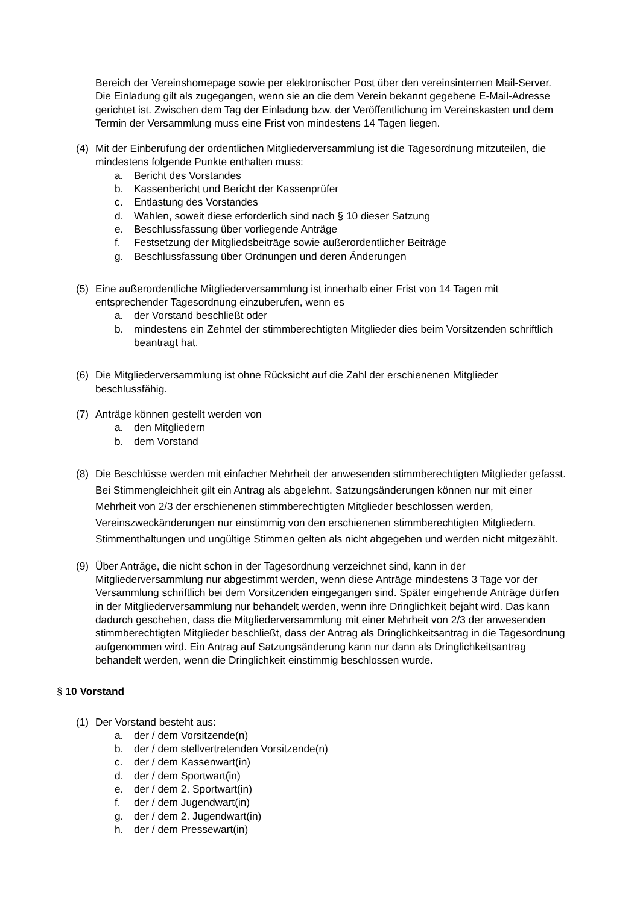Bereich der Vereinshomepage sowie per elektronischer Post über den vereinsinternen Mail-Server. Die Einladung gilt als zugegangen, wenn sie an die dem Verein bekannt gegebene E-Mail-Adresse gerichtet ist. Zwischen dem Tag der Einladung bzw. der Veröffentlichung im Vereinskasten und dem Termin der Versammlung muss eine Frist von mindestens 14 Tagen liegen.
(4) Mit der Einberufung der ordentlichen Mitgliederversammlung ist die Tagesordnung mitzuteilen, die mindestens folgende Punkte enthalten muss:
a. Bericht des Vorstandes
b. Kassenbericht und Bericht der Kassenprüfer
c. Entlastung des Vorstandes
d. Wahlen, soweit diese erforderlich sind nach § 10 dieser Satzung
e. Beschlussfassung über vorliegende Anträge
f. Festsetzung der Mitgliedsbeiträge sowie außerordentlicher Beiträge
g. Beschlussfassung über Ordnungen und deren Änderungen
(5) Eine außerordentliche Mitgliederversammlung ist innerhalb einer Frist von 14 Tagen mit entsprechender Tagesordnung einzuberufen, wenn es
a. der Vorstand beschließt oder
b. mindestens ein Zehntel der stimmberechtigten Mitglieder dies beim Vorsitzenden schriftlich beantragt hat.
(6) Die Mitgliederversammlung ist ohne Rücksicht auf die Zahl der erschienenen Mitglieder beschlussfähig.
(7) Anträge können gestellt werden von
a. den Mitgliedern
b. dem Vorstand
(8) Die Beschlüsse werden mit einfacher Mehrheit der anwesenden stimmberechtigten Mitglieder gefasst. Bei Stimmengleichheit gilt ein Antrag als abgelehnt. Satzungsänderungen können nur mit einer Mehrheit von 2/3 der erschienenen stimmberechtigten Mitglieder beschlossen werden, Vereinszweckänderungen nur einstimmig von den erschienenen stimmberechtigten Mitgliedern. Stimmenthaltungen und ungültige Stimmen gelten als nicht abgegeben und werden nicht mitgezählt.
(9) Über Anträge, die nicht schon in der Tagesordnung verzeichnet sind, kann in der Mitgliederversammlung nur abgestimmt werden, wenn diese Anträge mindestens 3 Tage vor der Versammlung schriftlich bei dem Vorsitzenden eingegangen sind. Später eingehende Anträge dürfen in der Mitgliederversammlung nur behandelt werden, wenn ihre Dringlichkeit bejaht wird. Das kann dadurch geschehen, dass die Mitgliederversammlung mit einer Mehrheit von 2/3 der anwesenden stimmberechtigten Mitglieder beschließt, dass der Antrag als Dringlichkeitsantrag in die Tagesordnung aufgenommen wird. Ein Antrag auf Satzungsänderung kann nur dann als Dringlichkeitsantrag behandelt werden, wenn die Dringlichkeit einstimmig beschlossen wurde.
§ 10 Vorstand
(1) Der Vorstand besteht aus:
a. der / dem Vorsitzende(n)
b. der / dem stellvertretenden Vorsitzende(n)
c. der / dem Kassenwart(in)
d. der / dem Sportwart(in)
e. der / dem 2. Sportwart(in)
f. der / dem Jugendwart(in)
g. der / dem 2. Jugendwart(in)
h. der / dem Pressewart(in)